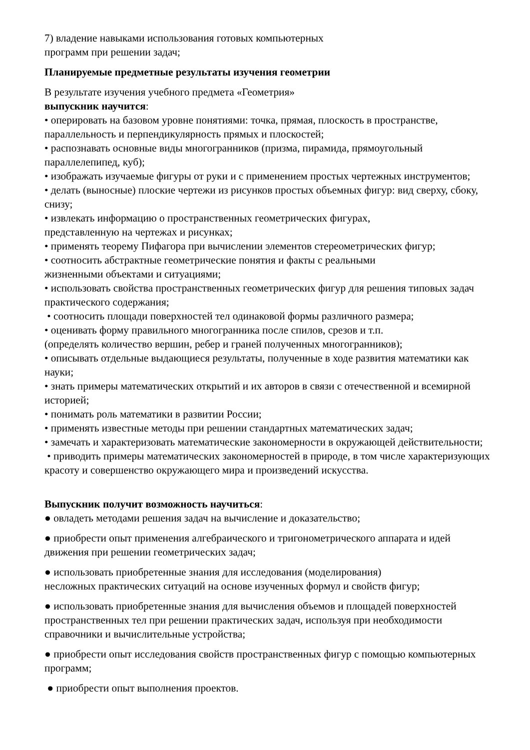7) владение навыками использования готовых компьютерных
программ при решении задач;
Планируемые предметные результаты изучения геометрии
В результате изучения учебного предмета «Геометрия»
выпускник научится:
• оперировать на базовом уровне понятиями: точка, прямая, плоскость в пространстве, параллельность и перпендикулярность прямых и плоскостей;
• распознавать основные виды многогранников (призма, пирамида, прямоугольный параллелепипед, куб);
• изображать изучаемые фигуры от руки и с применением простых чертежных инструментов;
• делать (выносные) плоские чертежи из рисунков простых объемных фигур: вид сверху, сбоку, снизу;
• извлекать информацию о пространственных геометрических фигурах,
представленную на чертежах и рисунках;
• применять теорему Пифагора при вычислении элементов стереометрических фигур;
• соотносить абстрактные геометрические понятия и факты с реальными
жизненными объектами и ситуациями;
• использовать свойства пространственных геометрических фигур для решения типовых задач практического содержания;
• соотносить площади поверхностей тел одинаковой формы различного размера;
• оценивать форму правильного многогранника после спилов, срезов и т.п.
(определять количество вершин, ребер и граней полученных многогранников);
• описывать отдельные выдающиеся результаты, полученные в ходе развития математики как науки;
• знать примеры математических открытий и их авторов в связи с отечественной и всемирной историей;
• понимать роль математики в развитии России;
• применять известные методы при решении стандартных математических задач;
• замечать и характеризовать математические закономерности в окружающей действительности;
• приводить примеры математических закономерностей в природе, в том числе характеризующих красоту и совершенство окружающего мира и произведений искусства.
Выпускник получит возможность научиться:
● овладеть методами решения задач на вычисление и доказательство;
● приобрести опыт применения алгебраического и тригонометрического аппарата и идей движения при решении геометрических задач;
● использовать приобретенные знания для исследования (моделирования)
несложных практических ситуаций на основе изученных формул и свойств фигур;
● использовать приобретенные знания для вычисления объемов и площадей поверхностей пространственных тел при решении практических задач, используя при необходимости справочники и вычислительные устройства;
● приобрести опыт исследования свойств пространственных фигур с помощью компьютерных программ;
● приобрести опыт выполнения проектов.